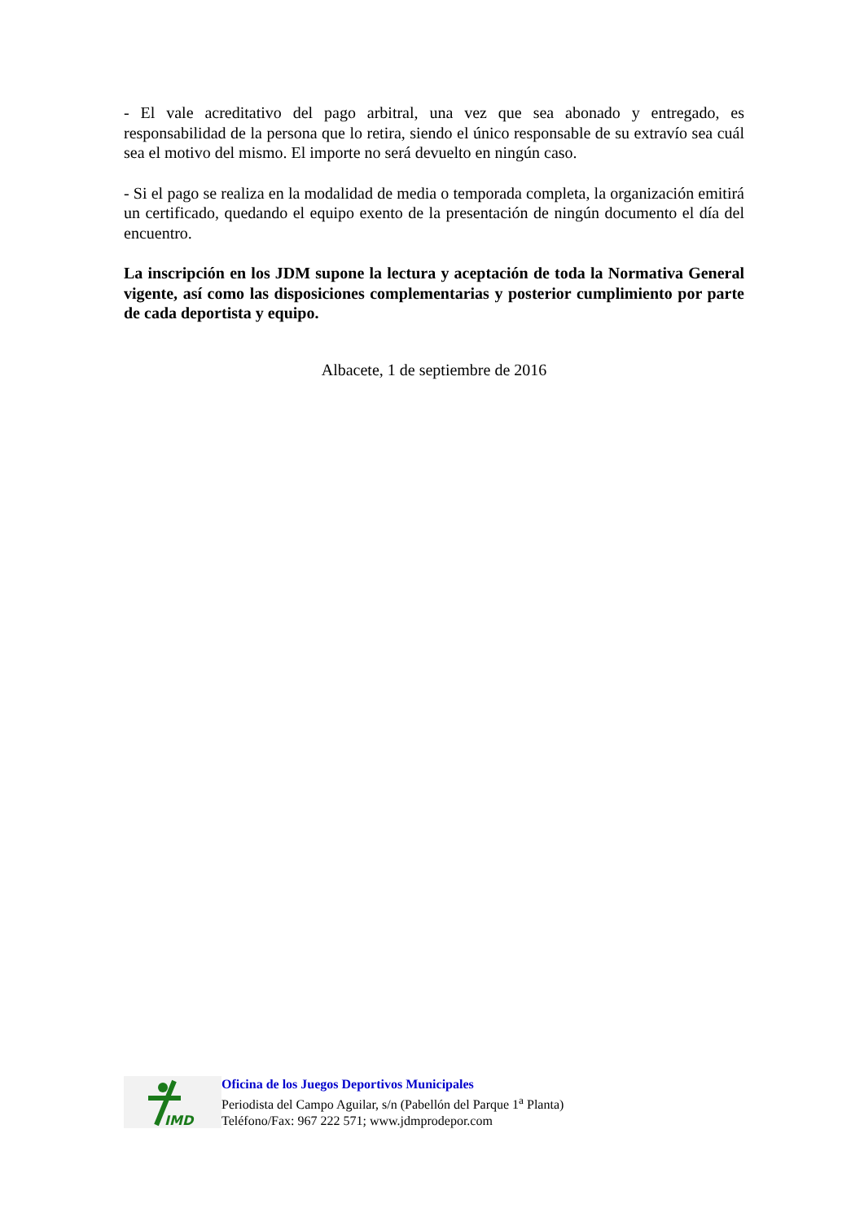- El vale acreditativo del pago arbitral, una vez que sea abonado y entregado, es responsabilidad de la persona que lo retira, siendo el único responsable de su extravío sea cuál sea el motivo del mismo. El importe no será devuelto en ningún caso.
- Si el pago se realiza en la modalidad de media o temporada completa, la organización emitirá un certificado, quedando el equipo exento de la presentación de ningún documento el día del encuentro.
La inscripción en los JDM supone la lectura y aceptación de toda la Normativa General vigente, así como las disposiciones complementarias y posterior cumplimiento por parte de cada deportista y equipo.
Albacete, 1 de septiembre de 2016
IMD
Oficina de los Juegos Deportivos Municipales
Periodista del Campo Aguilar, s/n (Pabellón del Parque 1<sup>a</sup> Planta)
Teléfono/Fax: 967 222 571; www.jdmprodepor.com